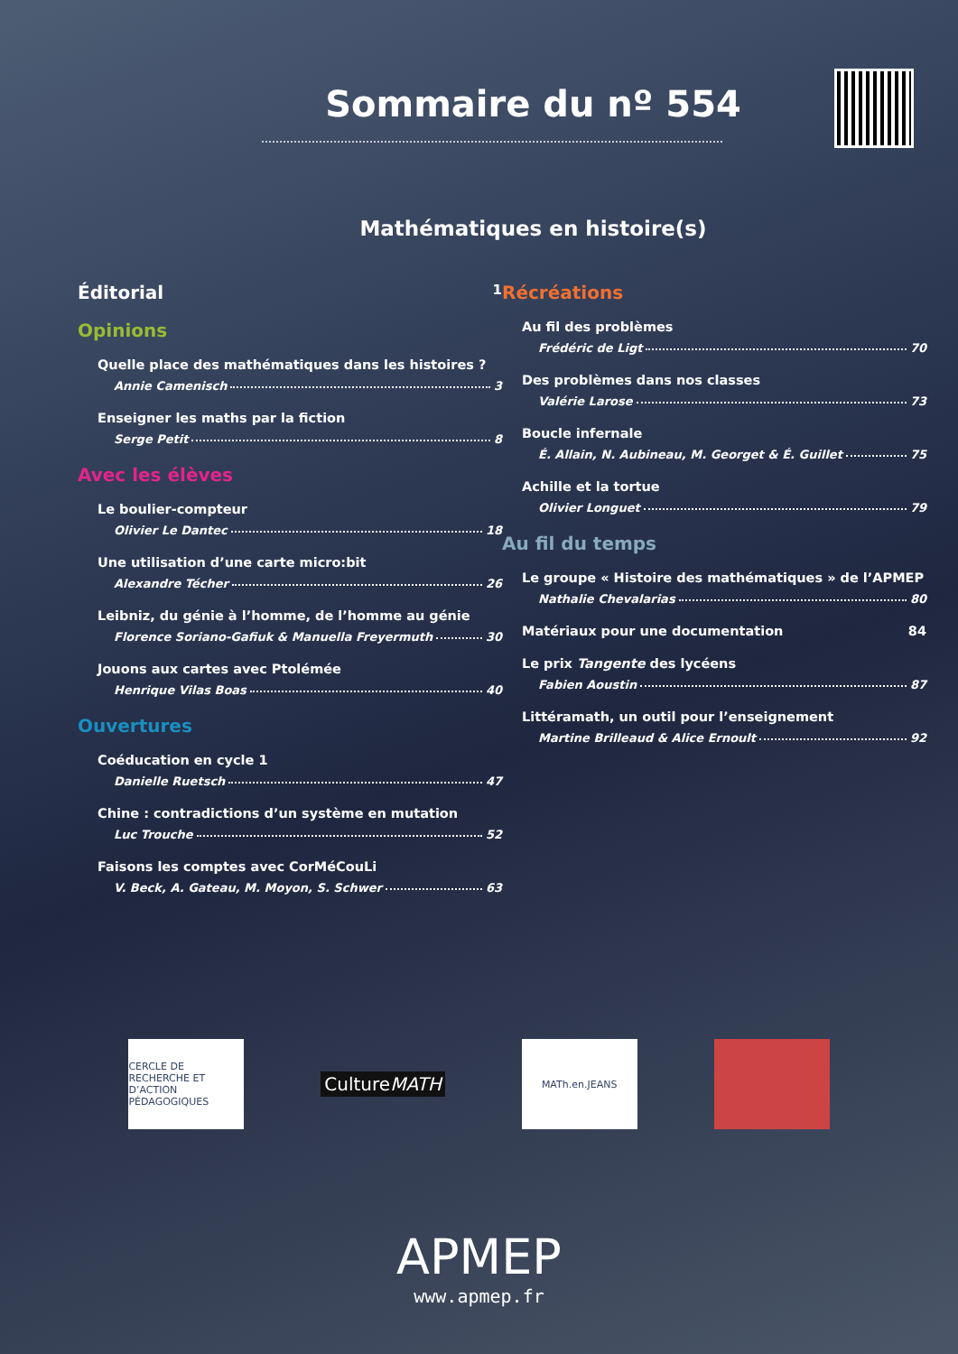Sommaire du nº 554
Mathématiques en histoire(s)
Éditorial 1
Opinions
Quelle place des mathématiques dans les histoires ?
Annie Camenisch 3
Enseigner les maths par la fiction
Serge Petit 8
Avec les élèves
Le boulier-compteur
Olivier Le Dantec 18
Une utilisation d’une carte micro:bit
Alexandre Técher 26
Leibniz, du génie à l’homme, de l’homme au génie
Florence Soriano-Gafiuk & Manuella Freyermuth 30
Jouons aux cartes avec Ptolémée
Henrique Vilas Boas 40
Ouvertures
Coéducation en cycle 1
Danielle Ruetsch 47
Chine : contradictions d’un système en mutation
Luc Trouche 52
Faisons les comptes avec CorMéCouLi
V. Beck, A. Gateau, M. Moyon, S. Schwer 63
Récréations
Au fil des problèmes
Frédéric de Ligt 70
Des problèmes dans nos classes
Valérie Larose 73
Boucle infernale
É. Allain, N. Aubineau, M. Georget & É. Guillet 75
Achille et la tortue
Olivier Longuet 79
Au fil du temps
Le groupe « Histoire des mathématiques » de l’APMEP
Nathalie Chevalarias 80
Matériaux pour une documentation 84
Le prix Tangente des lycéens
Fabien Aoustin 87
Littéramath, un outil pour l’enseignement
Martine Brilleaud & Alice Ernoult 92
CERCLE DE RECHERCHE ET D’ACTION PÉDAGOGIQUES
CultureMATH
MATh.en.JEANS
APMEP
www.apmep.fr